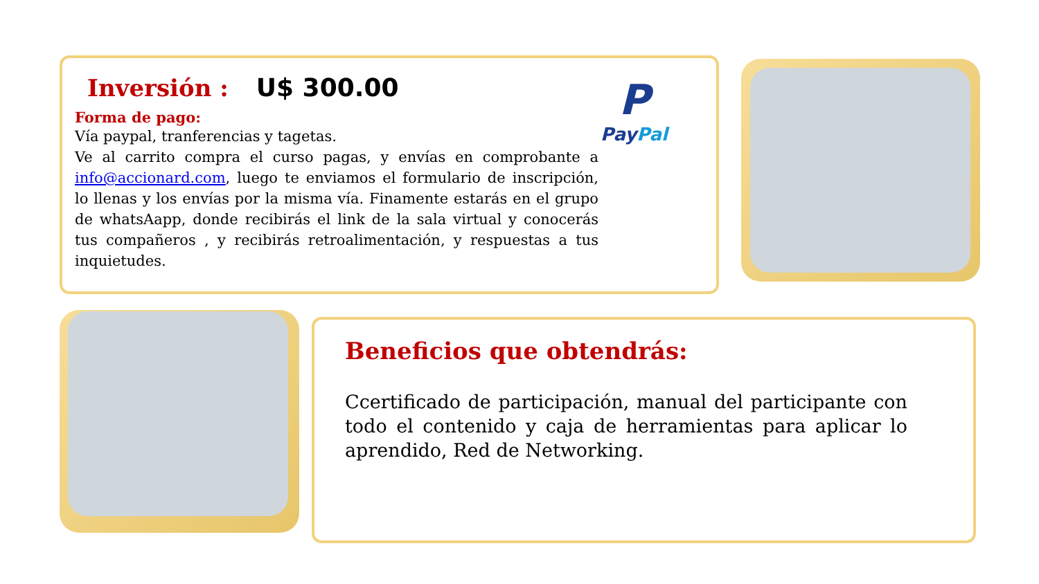P
PayPal
Inversión : U$ 300.00
Forma de pago:
Vía paypal, tranferencias y tagetas.
Ve al carrito compra el curso pagas, y envías en comprobante a info@accionard.com, luego te enviamos el formulario de inscripción, lo llenas y los envías por la misma vía. Finamente estarás en el grupo de whatsAapp, donde recibirás el link de la sala virtual y conocerás tus compañeros , y recibirás retroalimentación, y respuestas a tus inquietudes.
Beneficios que obtendrás:
Ccertificado de participación, manual del participante con todo el contenido y caja de herramientas para aplicar lo aprendido, Red de Networking.